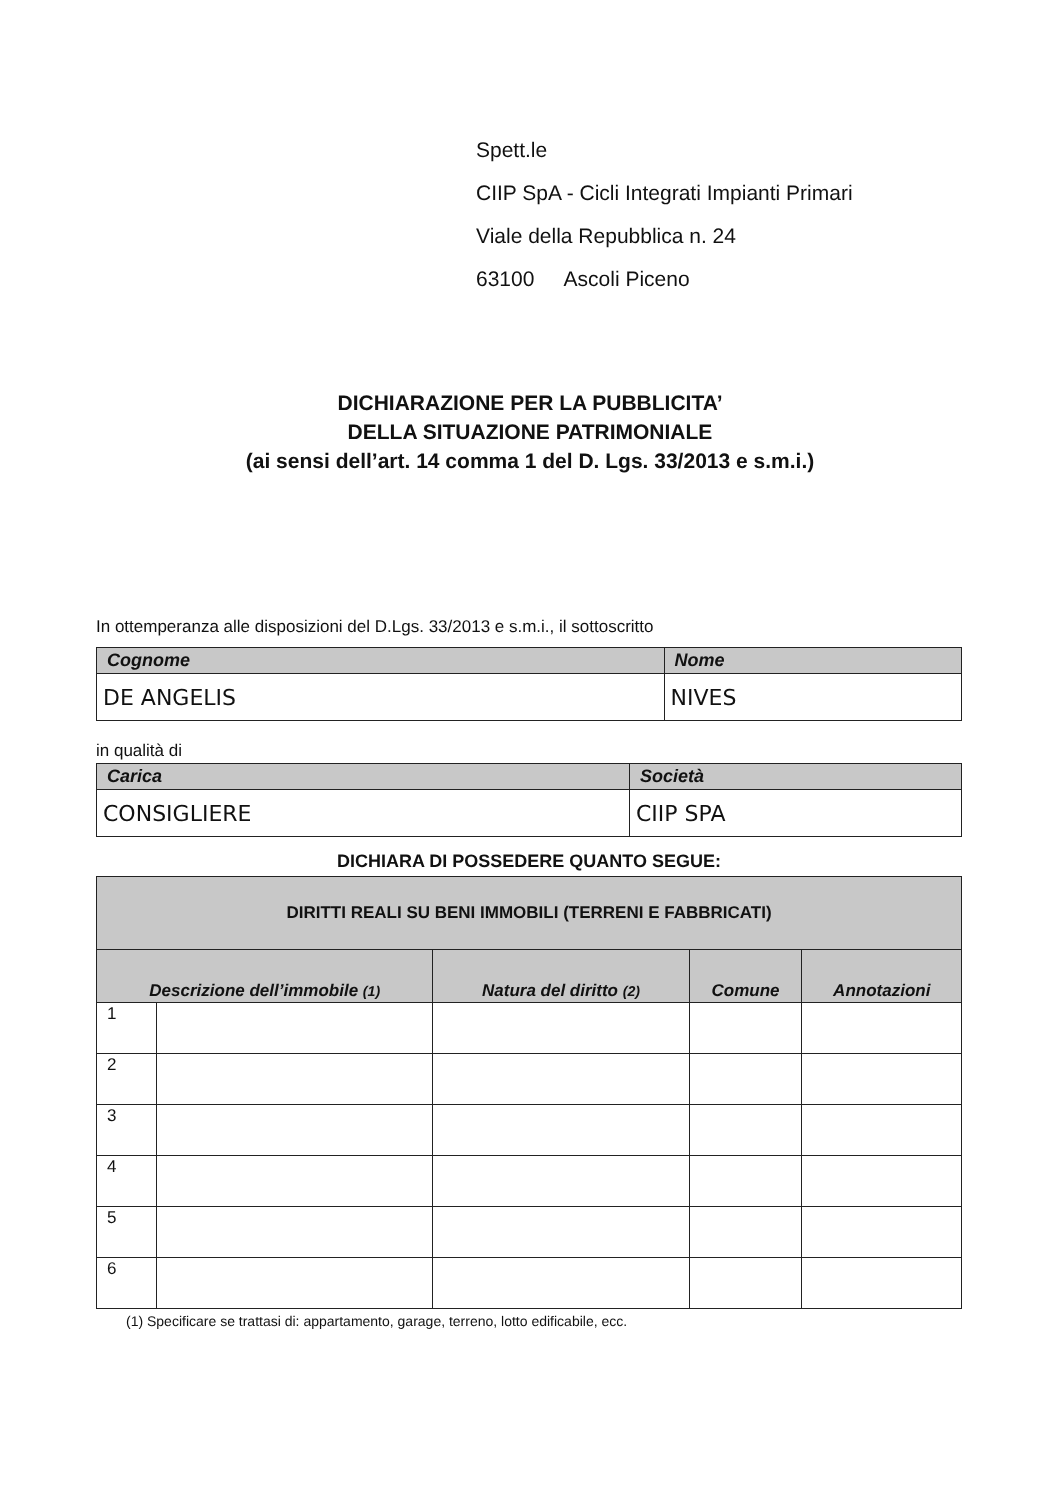Spett.le
CIIP SpA - Cicli Integrati Impianti Primari
Viale della Repubblica n. 24
63100 Ascoli Piceno
DICHIARAZIONE PER LA PUBBLICITA’
DELLA SITUAZIONE PATRIMONIALE
(ai sensi dell’art. 14 comma 1 del D. Lgs. 33/2013 e s.m.i.)
In ottemperanza alle disposizioni del D.Lgs. 33/2013 e s.m.i., il sottoscritto
| Cognome | Nome |
| --- | --- |
| DE ANGELIS | NIVES |
in qualità di
| Carica | Società |
| --- | --- |
| CONSIGLIERE | CIIP SPA |
DICHIARA DI POSSEDERE QUANTO SEGUE:
| DIRITTI REALI SU BENI IMMOBILI (TERRENI E FABBRICATI) | | | | |
| --- | --- | --- | --- | --- |
| Descrizione dell’immobile (1) | | Natura del diritto (2) | Comune | Annotazioni |
| 1 | | | | |
| 2 | | | | |
| 3 | | | | |
| 4 | | | | |
| 5 | | | | |
| 6 | | | | |
(1) Specificare se trattasi di: appartamento, garage, terreno, lotto edificabile, ecc.